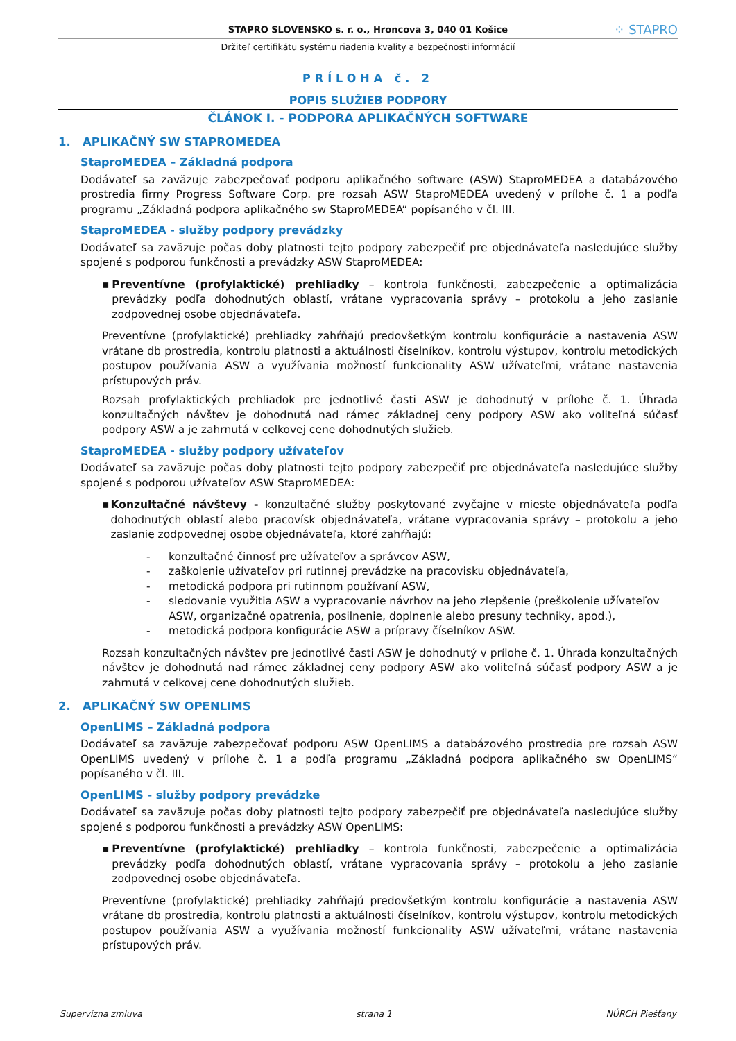STAPRO SLOVENSKO s. r. o., Hroncova 3, 040 01 Košice ⁘ STAPRO
Držiteľ certifikátu systému riadenia kvality a bezpečnosti informácií
PRÍLOHA č. 2
POPIS SLUŽIEB PODPORY
ČLÁNOK I. - PODPORA APLIKAČNÝCH SOFTWARE
1. APLIKAČNÝ SW STAPROMEDEA
StaproMEDEA – Základná podpora
Dodávateľ sa zaväzuje zabezpečovať podporu aplikačného software (ASW) StaproMEDEA a databázového prostredia firmy Progress Software Corp. pre rozsah ASW StaproMEDEA uvedený v prílohe č. 1 a podľa programu „Základná podpora aplikačného sw StaproMEDEA“ popísaného v čl. III.
StaproMEDEA - služby podpory prevádzky
Dodávateľ sa zaväzuje počas doby platnosti tejto podpory zabezpečiť pre objednávateľa nasledujúce služby spojené s podporou funkčnosti a prevádzky ASW StaproMEDEA:
▪ Preventívne (profylaktické) prehliadky – kontrola funkčnosti, zabezpečenie a optimalizácia prevádzky podľa dohodnutých oblastí, vrátane vypracovania správy – protokolu a jeho zaslanie zodpovednej osobe objednávateľa.
Preventívne (profylaktické) prehliadky zahŕňajú predovšetkým kontrolu konfigurácie a nastavenia ASW vrátane db prostredia, kontrolu platnosti a aktuálnosti číselníkov, kontrolu výstupov, kontrolu metodických postupov používania ASW a využívania možností funkcionality ASW užívateľmi, vrátane nastavenia prístupových práv.
Rozsah profylaktických prehliadok pre jednotlivé časti ASW je dohodnutý v prílohe č. 1. Úhrada konzultačných návštev je dohodnutá nad rámec základnej ceny podpory ASW ako voliteľná súčasť podpory ASW a je zahrnutá v celkovej cene dohodnutých služieb.
StaproMEDEA - služby podpory užívateľov
Dodávateľ sa zaväzuje počas doby platnosti tejto podpory zabezpečiť pre objednávateľa nasledujúce služby spojené s podporou užívateľov ASW StaproMEDEA:
▪ Konzultačné návštevy - konzultačné služby poskytované zvyčajne v mieste objednávateľa podľa dohodnutých oblastí alebo pracovísk objednávateľa, vrátane vypracovania správy – protokolu a jeho zaslanie zodpovednej osobe objednávateľa, ktoré zahŕňajú:
- konzultačné činnosť pre užívateľov a správcov ASW,
- zaškolenie užívateľov pri rutinnej prevádzke na pracovisku objednávateľa,
- metodická podpora pri rutinnom používaní ASW,
- sledovanie využitia ASW a vypracovanie návrhov na jeho zlepšenie (preškolenie užívateľov ASW, organizačné opatrenia, posilnenie, doplnenie alebo presuny techniky, apod.),
- metodická podpora konfigurácie ASW a prípravy číselníkov ASW.
Rozsah konzultačných návštev pre jednotlivé časti ASW je dohodnutý v prílohe č. 1. Úhrada konzultačných návštev je dohodnutá nad rámec základnej ceny podpory ASW ako voliteľná súčasť podpory ASW a je zahrnutá v celkovej cene dohodnutých služieb.
2. APLIKAČNÝ SW OPENLIMS
OpenLIMS – Základná podpora
Dodávateľ sa zaväzuje zabezpečovať podporu ASW OpenLIMS a databázového prostredia pre rozsah ASW OpenLIMS uvedený v prílohe č. 1 a podľa programu „Základná podpora aplikačného sw OpenLIMS“ popísaného v čl. III.
OpenLIMS - služby podpory prevádzke
Dodávateľ sa zaväzuje počas doby platnosti tejto podpory zabezpečiť pre objednávateľa nasledujúce služby spojené s podporou funkčnosti a prevádzky ASW OpenLIMS:
▪ Preventívne (profylaktické) prehliadky – kontrola funkčnosti, zabezpečenie a optimalizácia prevádzky podľa dohodnutých oblastí, vrátane vypracovania správy – protokolu a jeho zaslanie zodpovednej osobe objednávateľa.
Preventívne (profylaktické) prehliadky zahŕňajú predovšetkým kontrolu konfigurácie a nastavenia ASW vrátane db prostredia, kontrolu platnosti a aktuálnosti číselníkov, kontrolu výstupov, kontrolu metodických postupov používania ASW a využívania možností funkcionality ASW užívateľmi, vrátane nastavenia prístupových práv.
Supervízna zmluva strana 1 NÚRCH Piešťany